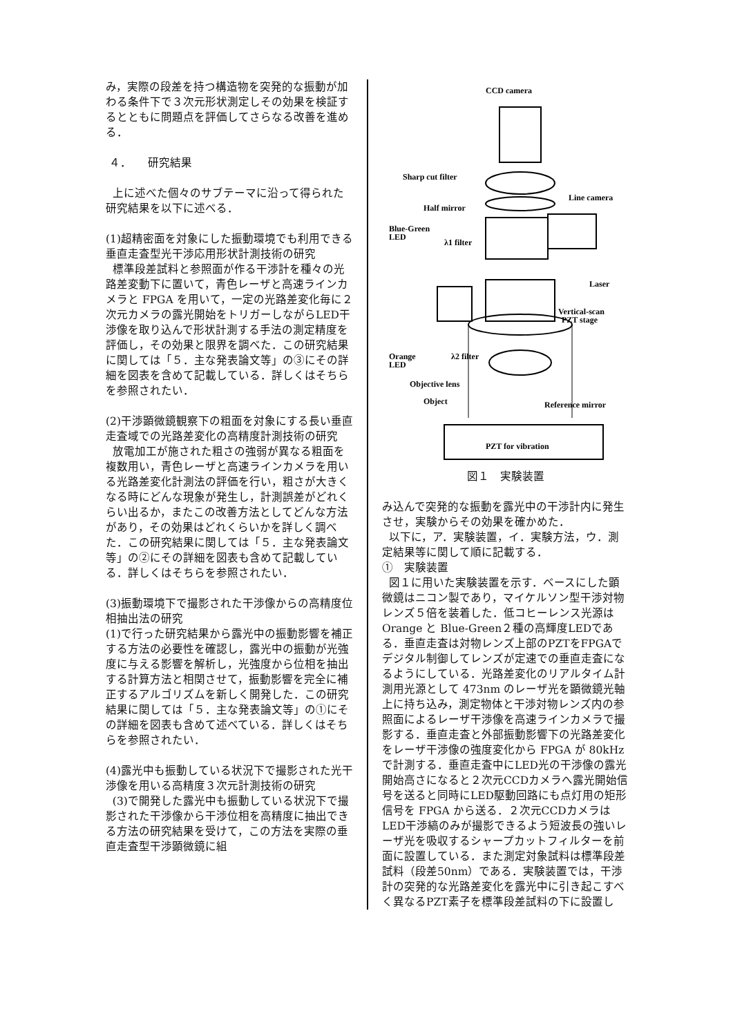み，実際の段差を持つ構造物を突発的な振動が加わる条件下で３次元形状測定しその効果を検証するとともに問題点を評価してさらなる改善を進める．
４．　　研究結果
上に述べた個々のサブテーマに沿って得られた研究結果を以下に述べる．
(1)超精密面を対象にした振動環境でも利用できる垂直走査型光干渉応用形状計測技術の研究
標準段差試料と参照面が作る干渉計を種々の光路差変動下に置いて，青色レーザと高速ラインカメラと FPGA を用いて，一定の光路差変化毎に２次元カメラの露光開始をトリガーしながらLED干渉像を取り込んで形状計測する手法の測定精度を評価し，その効果と限界を調べた．この研究結果に関しては「５．主な発表論文等」の③にその詳細を図表を含めて記載している．詳しくはそちらを参照されたい．
(2)干渉顕微鏡観察下の粗面を対象にする長い垂直走査域での光路差変化の高精度計測技術の研究
放電加工が施された粗さの強弱が異なる粗面を複数用い，青色レーザと高速ラインカメラを用いる光路差変化計測法の評価を行い，粗さが大きくなる時にどんな現象が発生し，計測誤差がどれくらい出るか，またこの改善方法としてどんな方法があり，その効果はどれくらいかを詳しく調べた．この研究結果に関しては「５．主な発表論文等」の②にその詳細を図表も含めて記載している．詳しくはそちらを参照されたい．
(3)振動環境下で撮影された干渉像からの高精度位相抽出法の研究
(1)で行った研究結果から露光中の振動影響を補正する方法の必要性を確認し，露光中の振動が光強度に与える影響を解析し，光強度から位相を抽出する計算方法と相関させて，振動影響を完全に補正するアルゴリズムを新しく開発した．この研究結果に関しては「５．主な発表論文等」の①にその詳細を図表も含めて述べている．詳しくはそちらを参照されたい．
(4)露光中も振動している状況下で撮影された光干渉像を用いる高精度３次元計測技術の研究
(3)で開発した露光中も振動している状況下で撮影された干渉像から干渉位相を高精度に抽出できる方法の研究結果を受けて，この方法を実際の垂直走査型干渉顕微鏡に組
CCD camera
Sharp cut filter
Half mirror
Line camera
Blue-Green
LED
λ1 filter
Laser
Vertical-scan
PZT stage
Orange
LED
λ2 filter
Objective lens
Object
Reference mirror
PZT for vibration
図１　実験装置
み込んで突発的な振動を露光中の干渉計内に発生させ，実験からその効果を確かめた．
以下に，ア．実験装置，イ．実験方法，ウ．測定結果等に関して順に記載する．
①　実験装置
図１に用いた実験装置を示す．ベースにした顕微鏡はニコン製であり，マイケルソン型干渉対物レンズ５倍を装着した．低コヒーレンス光源は Orange と Blue-Green２種の高輝度LEDである．垂直走査は対物レンズ上部のPZTをFPGAでデジタル制御してレンズが定速での垂直走査になるようにしている．光路差変化のリアルタイム計測用光源として 473nm のレーザ光を顕微鏡光軸上に持ち込み，測定物体と干渉対物レンズ内の参照面によるレーザ干渉像を高速ラインカメラで撮影する．垂直走査と外部振動影響下の光路差変化をレーザ干渉像の強度変化から FPGA が 80kHz で計測する．垂直走査中にLED光の干渉像の露光開始高さになると２次元CCDカメラへ露光開始信号を送ると同時にLED駆動回路にも点灯用の矩形信号を FPGA から送る．２次元CCDカメラはLED干渉縞のみが撮影できるよう短波長の強いレーザ光を吸収するシャープカットフィルターを前面に設置している．また測定対象試料は標準段差試料（段差50nm）である．実験装置では，干渉計の突発的な光路差変化を露光中に引き起こすべく異なるPZT素子を標準段差試料の下に設置し